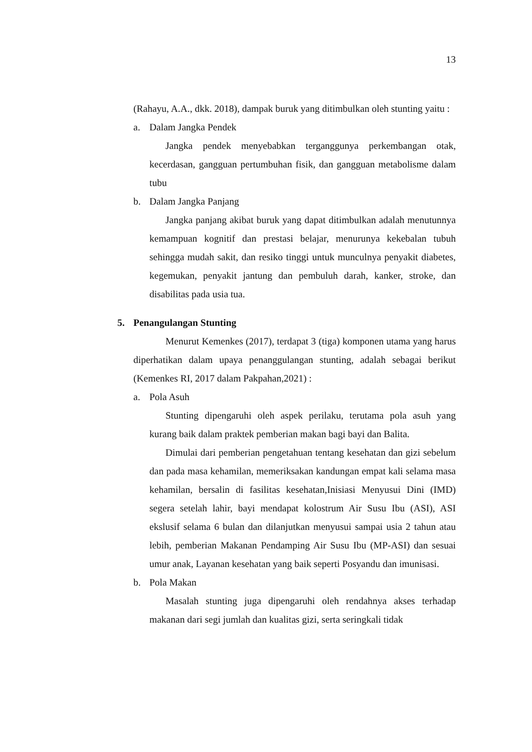13
(Rahayu, A.A., dkk. 2018), dampak buruk yang ditimbulkan oleh stunting yaitu :
a. Dalam Jangka Pendek
Jangka pendek menyebabkan terganggunya perkembangan otak, kecerdasan, gangguan pertumbuhan fisik, dan gangguan metabolisme dalam tubu
b. Dalam Jangka Panjang
Jangka panjang akibat buruk yang dapat ditimbulkan adalah menutunnya kemampuan kognitif dan prestasi belajar, menurunya kekebalan tubuh sehingga mudah sakit, dan resiko tinggi untuk munculnya penyakit diabetes, kegemukan, penyakit jantung dan pembuluh darah, kanker, stroke, dan disabilitas pada usia tua.
5. Penangulangan Stunting
Menurut Kemenkes (2017), terdapat 3 (tiga) komponen utama yang harus diperhatikan dalam upaya penanggulangan stunting, adalah sebagai berikut (Kemenkes RI, 2017 dalam Pakpahan,2021) :
a. Pola Asuh
Stunting dipengaruhi oleh aspek perilaku, terutama pola asuh yang kurang baik dalam praktek pemberian makan bagi bayi dan Balita.
Dimulai dari pemberian pengetahuan tentang kesehatan dan gizi sebelum dan pada masa kehamilan, memeriksakan kandungan empat kali selama masa kehamilan, bersalin di fasilitas kesehatan,Inisiasi Menyusui Dini (IMD) segera setelah lahir, bayi mendapat kolostrum Air Susu Ibu (ASI), ASI ekslusif selama 6 bulan dan dilanjutkan menyusui sampai usia 2 tahun atau lebih, pemberian Makanan Pendamping Air Susu Ibu (MP-ASI) dan sesuai umur anak, Layanan kesehatan yang baik seperti Posyandu dan imunisasi.
b. Pola Makan
Masalah stunting juga dipengaruhi oleh rendahnya akses terhadap makanan dari segi jumlah dan kualitas gizi, serta seringkali tidak